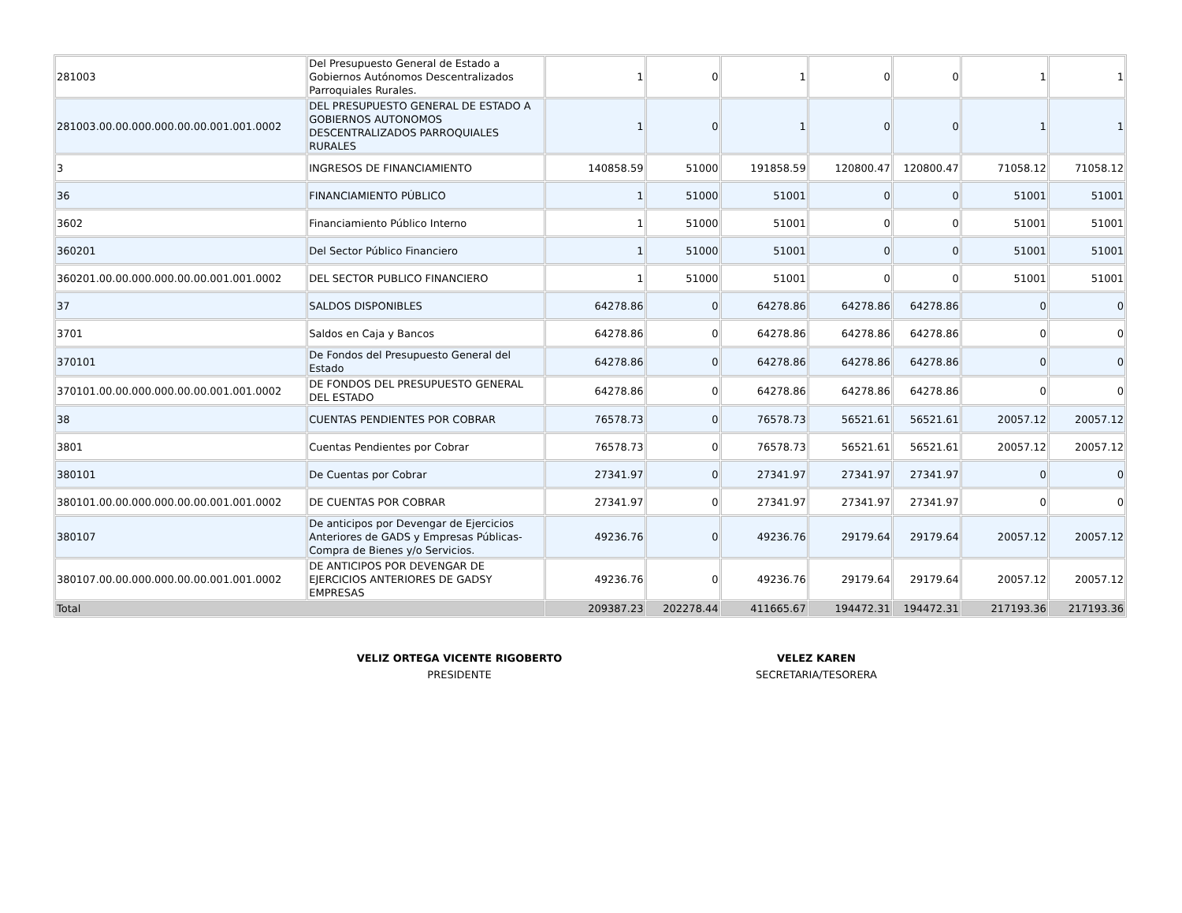| 281003 | Del Presupuesto General de Estado a Gobiernos Autónomos Descentralizados Parroquiales Rurales. | 1 | 0 | 1 | 0 | 0 | 1 | 1 |
| 281003.00.00.000.000.00.00.001.001.0002 | DEL PRESUPUESTO GENERAL DE ESTADO A GOBIERNOS AUTONOMOS DESCENTRALIZADOS PARROQUIALES RURALES | 1 | 0 | 1 | 0 | 0 | 1 | 1 |
| 3 | INGRESOS DE FINANCIAMIENTO | 140858.59 | 51000 | 191858.59 | 120800.47 | 120800.47 | 71058.12 | 71058.12 |
| 36 | FINANCIAMIENTO PÚBLICO | 1 | 51000 | 51001 | 0 | 0 | 51001 | 51001 |
| 3602 | Financiamiento Público Interno | 1 | 51000 | 51001 | 0 | 0 | 51001 | 51001 |
| 360201 | Del Sector Público Financiero | 1 | 51000 | 51001 | 0 | 0 | 51001 | 51001 |
| 360201.00.00.000.000.00.00.001.001.0002 | DEL SECTOR PUBLICO FINANCIERO | 1 | 51000 | 51001 | 0 | 0 | 51001 | 51001 |
| 37 | SALDOS DISPONIBLES | 64278.86 | 0 | 64278.86 | 64278.86 | 64278.86 | 0 | 0 |
| 3701 | Saldos en Caja y Bancos | 64278.86 | 0 | 64278.86 | 64278.86 | 64278.86 | 0 | 0 |
| 370101 | De Fondos del Presupuesto General del Estado | 64278.86 | 0 | 64278.86 | 64278.86 | 64278.86 | 0 | 0 |
| 370101.00.00.000.000.00.00.001.001.0002 | DE FONDOS DEL PRESUPUESTO GENERAL DEL ESTADO | 64278.86 | 0 | 64278.86 | 64278.86 | 64278.86 | 0 | 0 |
| 38 | CUENTAS PENDIENTES POR COBRAR | 76578.73 | 0 | 76578.73 | 56521.61 | 56521.61 | 20057.12 | 20057.12 |
| 3801 | Cuentas Pendientes por Cobrar | 76578.73 | 0 | 76578.73 | 56521.61 | 56521.61 | 20057.12 | 20057.12 |
| 380101 | De Cuentas por Cobrar | 27341.97 | 0 | 27341.97 | 27341.97 | 27341.97 | 0 | 0 |
| 380101.00.00.000.000.00.00.001.001.0002 | DE CUENTAS POR COBRAR | 27341.97 | 0 | 27341.97 | 27341.97 | 27341.97 | 0 | 0 |
| 380107 | De anticipos por Devengar de Ejercicios Anteriores de GADS y Empresas Públicas- Compra de Bienes y/o Servicios. | 49236.76 | 0 | 49236.76 | 29179.64 | 29179.64 | 20057.12 | 20057.12 |
| 380107.00.00.000.000.00.00.001.001.0002 | DE ANTICIPOS POR DEVENGAR DE EJERCICIOS ANTERIORES DE GADSY EMPRESAS | 49236.76 | 0 | 49236.76 | 29179.64 | 29179.64 | 20057.12 | 20057.12 |
| Total | | 209387.23 | 202278.44 | 411665.67 | 194472.31 | 194472.31 | 217193.36 | 217193.36 |
VELIZ ORTEGA VICENTE RIGOBERTO
PRESIDENTE
VELEZ KAREN
SECRETARIA/TESORERA